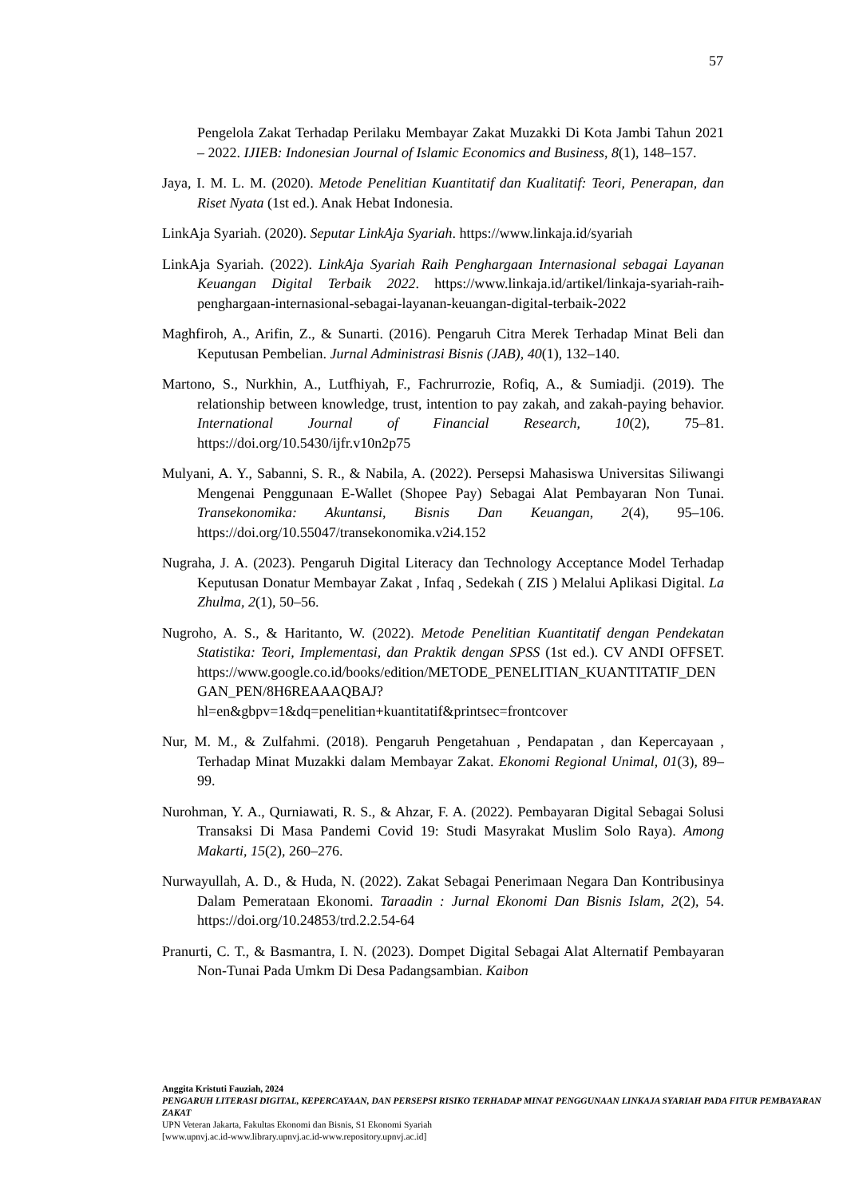57
Pengelola Zakat Terhadap Perilaku Membayar Zakat Muzakki Di Kota Jambi Tahun 2021 – 2022. IJIEB: Indonesian Journal of Islamic Economics and Business, 8(1), 148–157.
Jaya, I. M. L. M. (2020). Metode Penelitian Kuantitatif dan Kualitatif: Teori, Penerapan, dan Riset Nyata (1st ed.). Anak Hebat Indonesia.
LinkAja Syariah. (2020). Seputar LinkAja Syariah. https://www.linkaja.id/syariah
LinkAja Syariah. (2022). LinkAja Syariah Raih Penghargaan Internasional sebagai Layanan Keuangan Digital Terbaik 2022. https://www.linkaja.id/artikel/linkaja-syariah-raih-penghargaan-internasional-sebagai-layanan-keuangan-digital-terbaik-2022
Maghfiroh, A., Arifin, Z., & Sunarti. (2016). Pengaruh Citra Merek Terhadap Minat Beli dan Keputusan Pembelian. Jurnal Administrasi Bisnis (JAB), 40(1), 132–140.
Martono, S., Nurkhin, A., Lutfhiyah, F., Fachrurrozie, Rofiq, A., & Sumiadji. (2019). The relationship between knowledge, trust, intention to pay zakah, and zakah-paying behavior. International Journal of Financial Research, 10(2), 75–81. https://doi.org/10.5430/ijfr.v10n2p75
Mulyani, A. Y., Sabanni, S. R., & Nabila, A. (2022). Persepsi Mahasiswa Universitas Siliwangi Mengenai Penggunaan E-Wallet (Shopee Pay) Sebagai Alat Pembayaran Non Tunai. Transekonomika: Akuntansi, Bisnis Dan Keuangan, 2(4), 95–106. https://doi.org/10.55047/transekonomika.v2i4.152
Nugraha, J. A. (2023). Pengaruh Digital Literacy dan Technology Acceptance Model Terhadap Keputusan Donatur Membayar Zakat , Infaq , Sedekah ( ZIS ) Melalui Aplikasi Digital. La Zhulma, 2(1), 50–56.
Nugroho, A. S., & Haritanto, W. (2022). Metode Penelitian Kuantitatif dengan Pendekatan Statistika: Teori, Implementasi, dan Praktik dengan SPSS (1st ed.). CV ANDI OFFSET. https://www.google.co.id/books/edition/METODE_PENELITIAN_KUANTITATIF_DENGAN_PEN/8H6REAAAQBAJ?hl=en&gbpv=1&dq=penelitian+kuantitatif&printsec=frontcover
Nur, M. M., & Zulfahmi. (2018). Pengaruh Pengetahuan , Pendapatan , dan Kepercayaan , Terhadap Minat Muzakki dalam Membayar Zakat. Ekonomi Regional Unimal, 01(3), 89–99.
Nurohman, Y. A., Qurniawati, R. S., & Ahzar, F. A. (2022). Pembayaran Digital Sebagai Solusi Transaksi Di Masa Pandemi Covid 19: Studi Masyrakat Muslim Solo Raya). Among Makarti, 15(2), 260–276.
Nurwayullah, A. D., & Huda, N. (2022). Zakat Sebagai Penerimaan Negara Dan Kontribusinya Dalam Pemerataan Ekonomi. Taraadin : Jurnal Ekonomi Dan Bisnis Islam, 2(2), 54. https://doi.org/10.24853/trd.2.2.54-64
Pranurti, C. T., & Basmantra, I. N. (2023). Dompet Digital Sebagai Alat Alternatif Pembayaran Non-Tunai Pada Umkm Di Desa Padangsambian. Kaibon
Anggita Kristuti Fauziah, 2024
PENGARUH LITERASI DIGITAL, KEPERCAYAAN, DAN PERSEPSI RISIKO TERHADAP MINAT PENGGUNAAN LINKAJA SYARIAH PADA FITUR PEMBAYARAN ZAKAT
UPN Veteran Jakarta, Fakultas Ekonomi dan Bisnis, S1 Ekonomi Syariah
[www.upnvj.ac.id-www.library.upnvj.ac.id-www.repository.upnvj.ac.id]